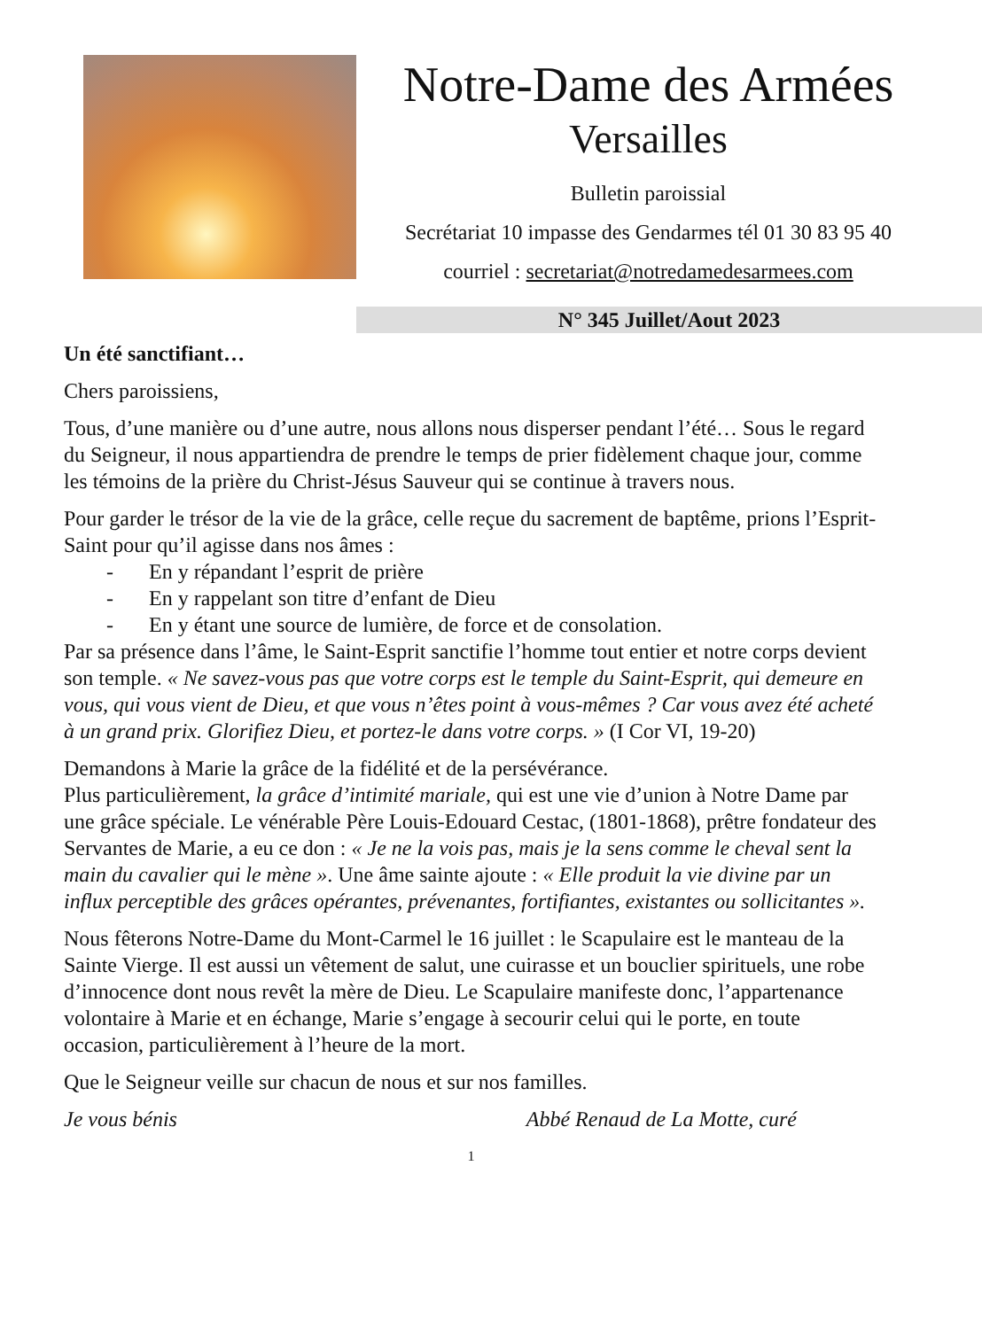Notre-Dame des Armées
Versailles
Bulletin paroissial
Secrétariat 10 impasse des Gendarmes tél 01 30 83 95 40
courriel : secretariat@notredamedesarmees.com
N° 345 Juillet/Aout 2023
Un été sanctifiant…
Chers paroissiens,
Tous, d’une manière ou d’une autre, nous allons nous disperser pendant l’été… Sous le regard du Seigneur, il nous appartiendra de prendre le temps de prier fidèlement chaque jour, comme les témoins de la prière du Christ-Jésus Sauveur qui se continue à travers nous.
Pour garder le trésor de la vie de la grâce, celle reçue du sacrement de baptême, prions l’Esprit-Saint pour qu’il agisse dans nos âmes :
- En y répandant l’esprit de prière
- En y rappelant son titre d’enfant de Dieu
- En y étant une source de lumière, de force et de consolation.
Par sa présence dans l’âme, le Saint-Esprit sanctifie l’homme tout entier et notre corps devient son temple. « Ne savez-vous pas que votre corps est le temple du Saint-Esprit, qui demeure en vous, qui vous vient de Dieu, et que vous n’êtes point à vous-mêmes ? Car vous avez été acheté à un grand prix. Glorifiez Dieu, et portez-le dans votre corps. » (I Cor VI, 19-20)
Demandons à Marie la grâce de la fidélité et de la persévérance.
Plus particulièrement, la grâce d’intimité mariale, qui est une vie d’union à Notre Dame par une grâce spéciale. Le vénérable Père Louis-Edouard Cestac, (1801-1868), prêtre fondateur des Servantes de Marie, a eu ce don : « Je ne la vois pas, mais je la sens comme le cheval sent la main du cavalier qui le mène ». Une âme sainte ajoute : « Elle produit la vie divine par un influx perceptible des grâces opérantes, prévenantes, fortifiantes, existantes ou sollicitantes ».
Nous fêterons Notre-Dame du Mont-Carmel le 16 juillet : le Scapulaire est le manteau de la Sainte Vierge. Il est aussi un vêtement de salut, une cuirasse et un bouclier spirituels, une robe d’innocence dont nous revêt la mère de Dieu. Le Scapulaire manifeste donc, l’appartenance volontaire à Marie et en échange, Marie s’engage à secourir celui qui le porte, en toute occasion, particulièrement à l’heure de la mort.
Que le Seigneur veille sur chacun de nous et sur nos familles.
Je vous bénis Abbé Renaud de La Motte, curé
1